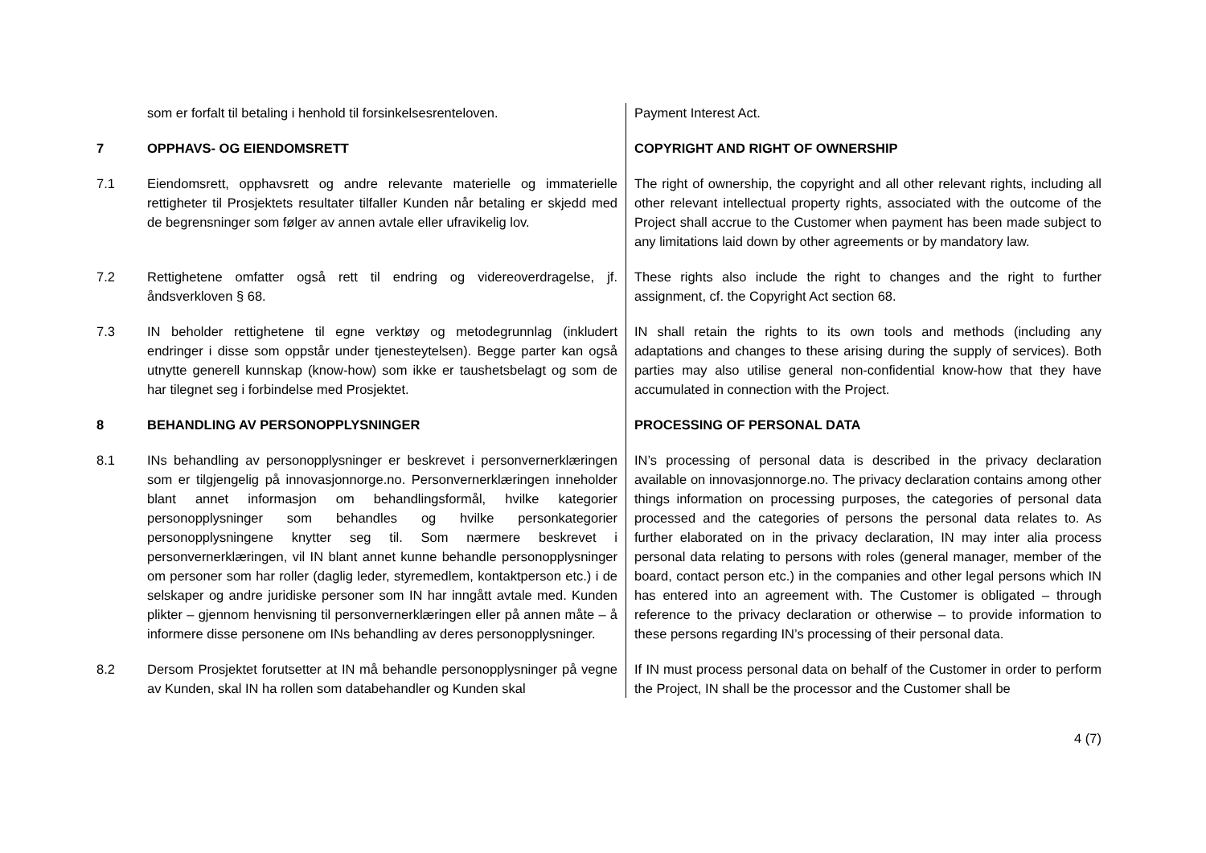| | som er forfalt til betaling i henhold til forsinkelsesrenteloven. | Payment Interest Act. |
| 7 | OPPHAVS- OG EIENDOMSRETT | COPYRIGHT AND RIGHT OF OWNERSHIP |
| 7.1 | Eiendomsrett, opphavsrett og andre relevante materielle og immaterielle rettigheter til Prosjektets resultater tilfaller Kunden når betaling er skjedd med de begrensninger som følger av annen avtale eller ufravikelig lov. | The right of ownership, the copyright and all other relevant rights, including all other relevant intellectual property rights, associated with the outcome of the Project shall accrue to the Customer when payment has been made subject to any limitations laid down by other agreements or by mandatory law. |
| 7.2 | Rettighetene omfatter også rett til endring og videreoverdragelse, jf. åndsverkloven § 68. | These rights also include the right to changes and the right to further assignment, cf. the Copyright Act section 68. |
| 7.3 | IN beholder rettighetene til egne verktøy og metodegrunnlag (inkludert endringer i disse som oppstår under tjenesteytelsen). Begge parter kan også utnytte generell kunnskap (know-how) som ikke er taushetsbelagt og som de har tilegnet seg i forbindelse med Prosjektet. | IN shall retain the rights to its own tools and methods (including any adaptations and changes to these arising during the supply of services). Both parties may also utilise general non-confidential know-how that they have accumulated in connection with the Project. |
| 8 | BEHANDLING AV PERSONOPPLYSNINGER | PROCESSING OF PERSONAL DATA |
| 8.1 | INs behandling av personopplysninger er beskrevet i personvernerklæringen som er tilgjengelig på innovasjonnorge.no. Personvernerklæringen inneholder blant annet informasjon om behandlingsformål, hvilke kategorier personopplysninger som behandles og hvilke personkategorier personopplysningene knytter seg til. Som nærmere beskrevet i personvernerklæringen, vil IN blant annet kunne behandle personopplysninger om personer som har roller (daglig leder, styremedlem, kontaktperson etc.) i de selskaper og andre juridiske personer som IN har inngått avtale med. Kunden plikter – gjennom henvisning til personvernerklæringen eller på annen måte – å informere disse personene om INs behandling av deres personopplysninger. | IN’s processing of personal data is described in the privacy declaration available on innovasjonnorge.no. The privacy declaration contains among other things information on processing purposes, the categories of personal data processed and the categories of persons the personal data relates to. As further elaborated on in the privacy declaration, IN may inter alia process personal data relating to persons with roles (general manager, member of the board, contact person etc.) in the companies and other legal persons which IN has entered into an agreement with. The Customer is obligated – through reference to the privacy declaration or otherwise – to provide information to these persons regarding IN’s processing of their personal data. |
| 8.2 | Dersom Prosjektet forutsetter at IN må behandle personopplysninger på vegne av Kunden, skal IN ha rollen som databehandler og Kunden skal | If IN must process personal data on behalf of the Customer in order to perform the Project, IN shall be the processor and the Customer shall be |
4 (7)